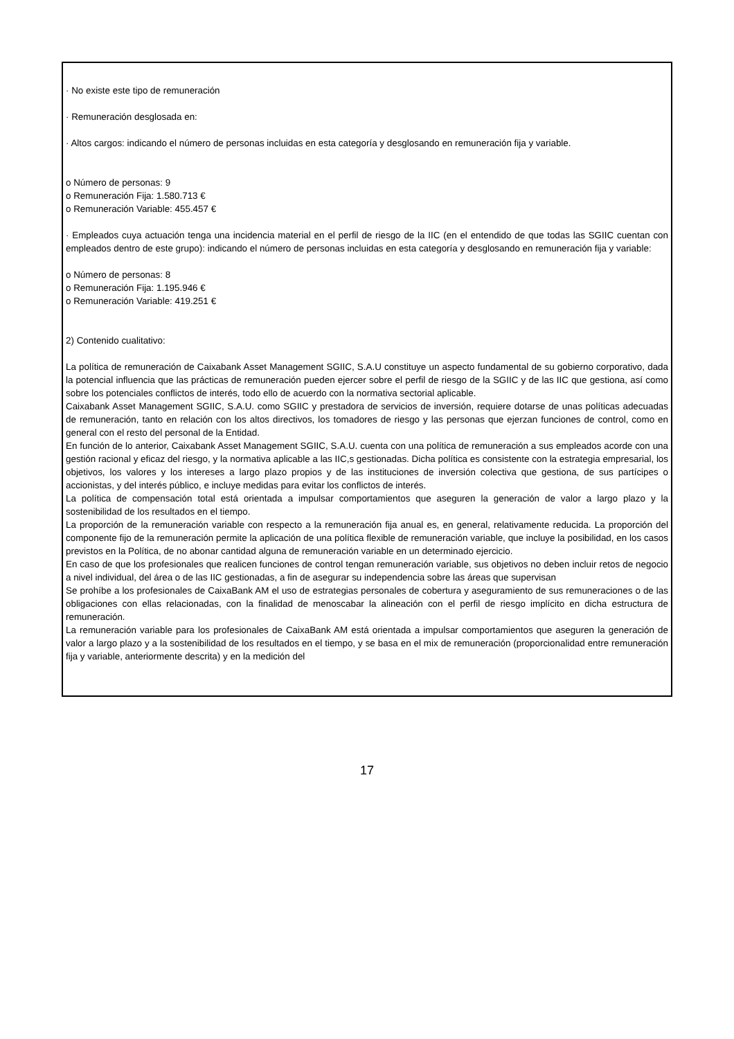· No existe este tipo de remuneración
· Remuneración desglosada en:
· Altos cargos: indicando el número de personas incluidas en esta categoría y desglosando en remuneración fija y variable.
o Número de personas: 9
o Remuneración Fija: 1.580.713 €
o Remuneración Variable: 455.457 €
· Empleados cuya actuación tenga una incidencia material en el perfil de riesgo de la IIC (en el entendido de que todas las SGIIC cuentan con empleados dentro de este grupo): indicando el número de personas incluidas en esta categoría y desglosando en remuneración fija y variable:
o Número de personas: 8
o Remuneración Fija: 1.195.946 €
o Remuneración Variable: 419.251 €
2) Contenido cualitativo:
La política de remuneración de Caixabank Asset Management SGIIC, S.A.U constituye un aspecto fundamental de su gobierno corporativo, dada la potencial influencia que las prácticas de remuneración pueden ejercer sobre el perfil de riesgo de la SGIIC y de las IIC que gestiona, así como sobre los potenciales conflictos de interés, todo ello de acuerdo con la normativa sectorial aplicable.
Caixabank Asset Management SGIIC, S.A.U. como SGIIC y prestadora de servicios de inversión, requiere dotarse de unas políticas adecuadas de remuneración, tanto en relación con los altos directivos, los tomadores de riesgo y las personas que ejerzan funciones de control, como en general con el resto del personal de la Entidad.
En función de lo anterior, Caixabank Asset Management SGIIC, S.A.U. cuenta con una política de remuneración a sus empleados acorde con una gestión racional y eficaz del riesgo, y la normativa aplicable a las IIC,s gestionadas. Dicha política es consistente con la estrategia empresarial, los objetivos, los valores y los intereses a largo plazo propios y de las instituciones de inversión colectiva que gestiona, de sus partícipes o accionistas, y del interés público, e incluye medidas para evitar los conflictos de interés.
La política de compensación total está orientada a impulsar comportamientos que aseguren la generación de valor a largo plazo y la sostenibilidad de los resultados en el tiempo.
La proporción de la remuneración variable con respecto a la remuneración fija anual es, en general, relativamente reducida. La proporción del componente fijo de la remuneración permite la aplicación de una política flexible de remuneración variable, que incluye la posibilidad, en los casos previstos en la Política, de no abonar cantidad alguna de remuneración variable en un determinado ejercicio.
En caso de que los profesionales que realicen funciones de control tengan remuneración variable, sus objetivos no deben incluir retos de negocio a nivel individual, del área o de las IIC gestionadas, a fin de asegurar su independencia sobre las áreas que supervisan
Se prohíbe a los profesionales de CaixaBank AM el uso de estrategias personales de cobertura y aseguramiento de sus remuneraciones o de las obligaciones con ellas relacionadas, con la finalidad de menoscabar la alineación con el perfil de riesgo implícito en dicha estructura de remuneración.
La remuneración variable para los profesionales de CaixaBank AM está orientada a impulsar comportamientos que aseguren la generación de valor a largo plazo y a la sostenibilidad de los resultados en el tiempo, y se basa en el mix de remuneración (proporcionalidad entre remuneración fija y variable, anteriormente descrita) y en la medición del
17